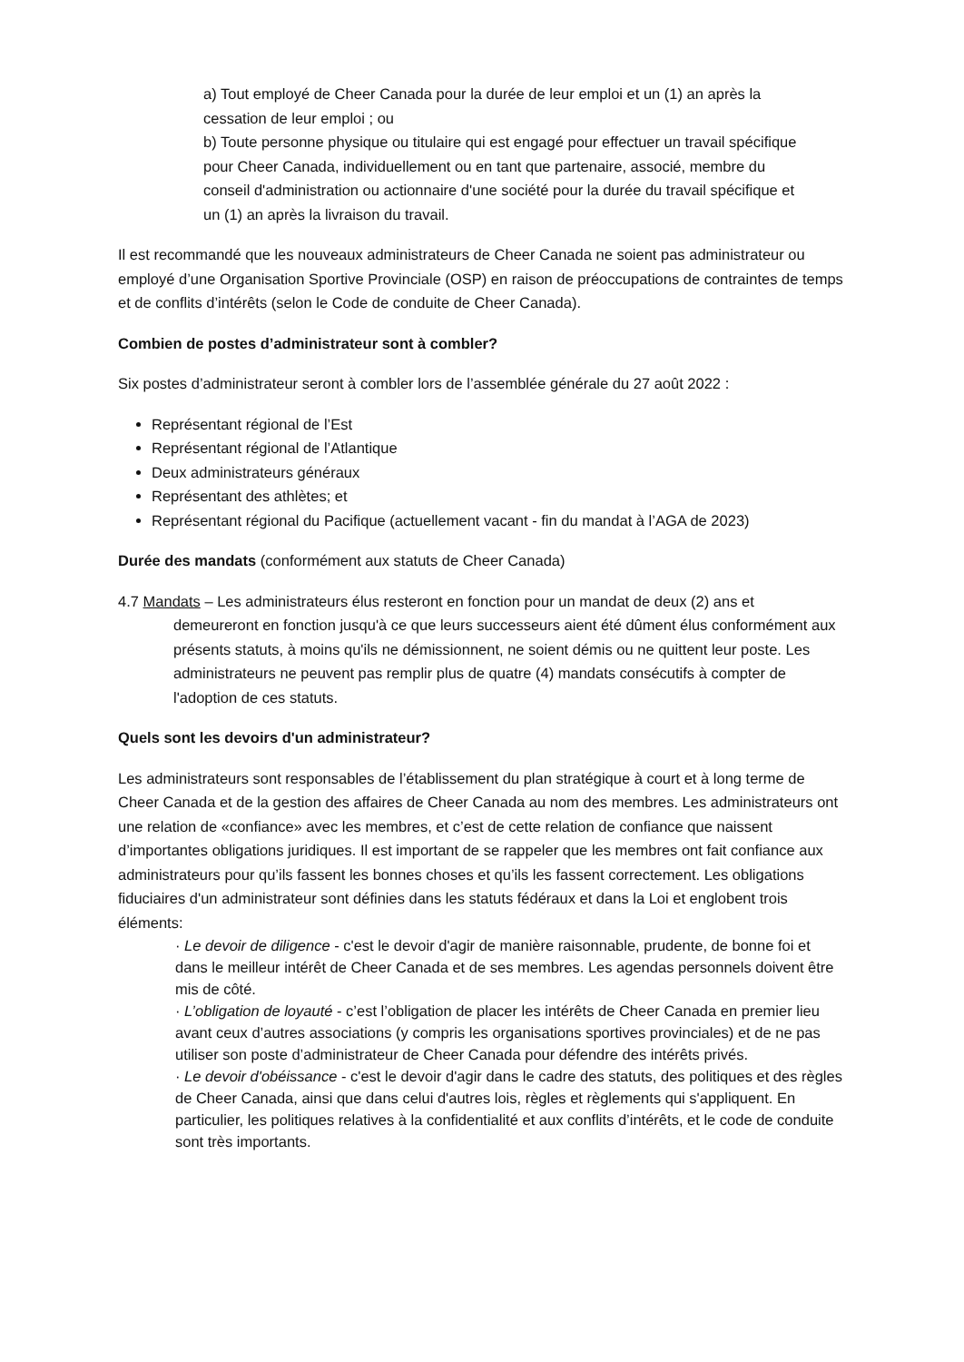a) Tout employé de Cheer Canada pour la durée de leur emploi et un (1) an après la cessation de leur emploi ; ou
b) Toute personne physique ou titulaire qui est engagé pour effectuer un travail spécifique pour Cheer Canada, individuellement ou en tant que partenaire, associé, membre du conseil d'administration ou actionnaire d'une société pour la durée du travail spécifique et un (1) an après la livraison du travail.
Il est recommandé que les nouveaux administrateurs de Cheer Canada ne soient pas administrateur ou employé d’une Organisation Sportive Provinciale (OSP) en raison de préoccupations de contraintes de temps et de conflits d’intérêts (selon le Code de conduite de Cheer Canada).
Combien de postes d’administrateur sont à combler?
Six postes d’administrateur seront à combler lors de l’assemblée générale du 27 août 2022 :
Représentant régional de l’Est
Représentant régional de l’Atlantique
Deux administrateurs généraux
Représentant des athlètes; et
Représentant régional du Pacifique (actuellement vacant - fin du mandat à l’AGA de 2023)
Durée des mandats (conformément aux statuts de Cheer Canada)
4.7 Mandats – Les administrateurs élus resteront en fonction pour un mandat de deux (2) ans et
demeureront en fonction jusqu'à ce que leurs successeurs aient été dûment élus conformément aux présents statuts, à moins qu'ils ne démissionnent, ne soient démis ou ne quittent leur poste. Les administrateurs ne peuvent pas remplir plus de quatre (4) mandats consécutifs à compter de l'adoption de ces statuts.
Quels sont les devoirs d'un administrateur?
Les administrateurs sont responsables de l’établissement du plan stratégique à court et à long terme de Cheer Canada et de la gestion des affaires de Cheer Canada au nom des membres. Les administrateurs ont une relation de «confiance» avec les membres, et c’est de cette relation de confiance que naissent d’importantes obligations juridiques. Il est important de se rappeler que les membres ont fait confiance aux administrateurs pour qu’ils fassent les bonnes choses et qu’ils les fassent correctement. Les obligations fiduciaires d'un administrateur sont définies dans les statuts fédéraux et dans la Loi et englobent trois éléments:
· Le devoir de diligence - c'est le devoir d'agir de manière raisonnable, prudente, de bonne foi et dans le meilleur intérêt de Cheer Canada et de ses membres. Les agendas personnels doivent être mis de côté.
· L’obligation de loyauté - c’est l’obligation de placer les intérêts de Cheer Canada en premier lieu avant ceux d’autres associations (y compris les organisations sportives provinciales) et de ne pas utiliser son poste d’administrateur de Cheer Canada pour défendre des intérêts privés.
· Le devoir d'obéissance - c'est le devoir d'agir dans le cadre des statuts, des politiques et des règles de Cheer Canada, ainsi que dans celui d'autres lois, règles et règlements qui s'appliquent. En particulier, les politiques relatives à la confidentialité et aux conflits d’intérêts, et le code de conduite sont très importants.